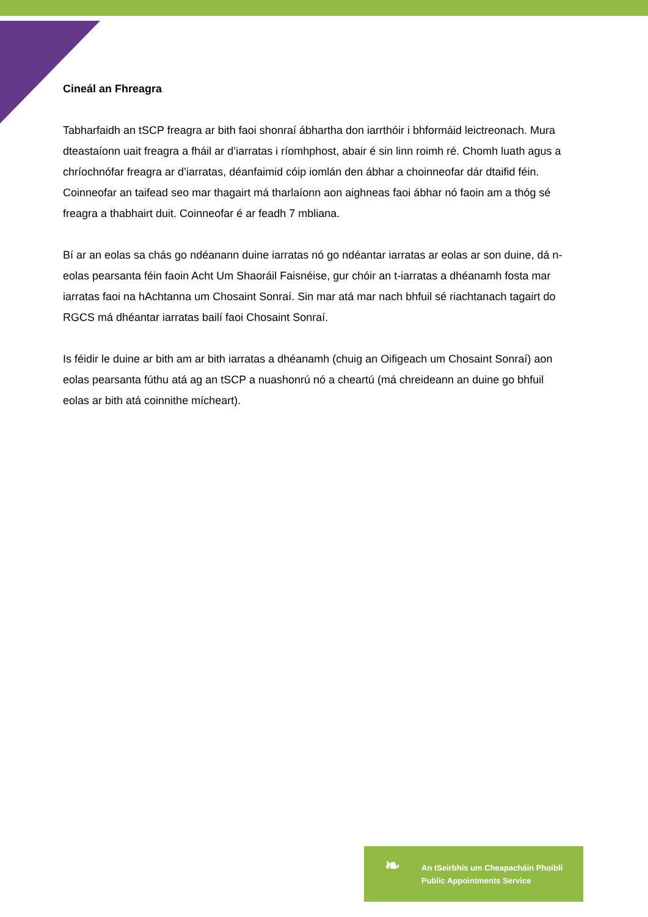Cineál an Fhreagra
Tabharfaidh an tSCP freagra ar bith faoi shonraí ábhartha don iarrthóir i bhformáid leictreonach. Mura dteastaíonn uait freagra a fháil ar d’iarratas i ríomhphost, abair é sin linn roimh ré. Chomh luath agus a chríochnófar freagra ar d’iarratas, déanfaimid cóip iomlán den ábhar a choinneofar dár dtaifid féin. Coinneofar an taifead seo mar thagairt má tharlaíonn aon aighneas faoi ábhar nó faoin am a thóg sé freagra a thabhairt duit. Coinneofar é ar feadh 7 mbliana.
Bí ar an eolas sa chás go ndéanann duine iarratas nó go ndéantar iarratas ar eolas ar son duine, dá n-eolas pearsanta féin faoin Acht Um Shaoráil Faisnéise, gur chóir an t-iarratas a dhéanamh fosta mar iarratas faoi na hAchtanna um Chosaint Sonraí. Sin mar atá mar nach bhfuil sé riachtanach tagairt do RGCS má dhéantar iarratas bailí faoi Chosaint Sonraí.
Is féidir le duine ar bith am ar bith iarratas a dhéanamh (chuig an Oifigeach um Chosaint Sonraí) aon eolas pearsanta fúthu atá ag an tSCP a nuashonrú nó a cheartú (má chreideann an duine go bhfuil eolas ar bith atá coinnithe mícheart).
❧
An tSeirbhís um Cheapacháin Phoiblí
Public Appointments Service